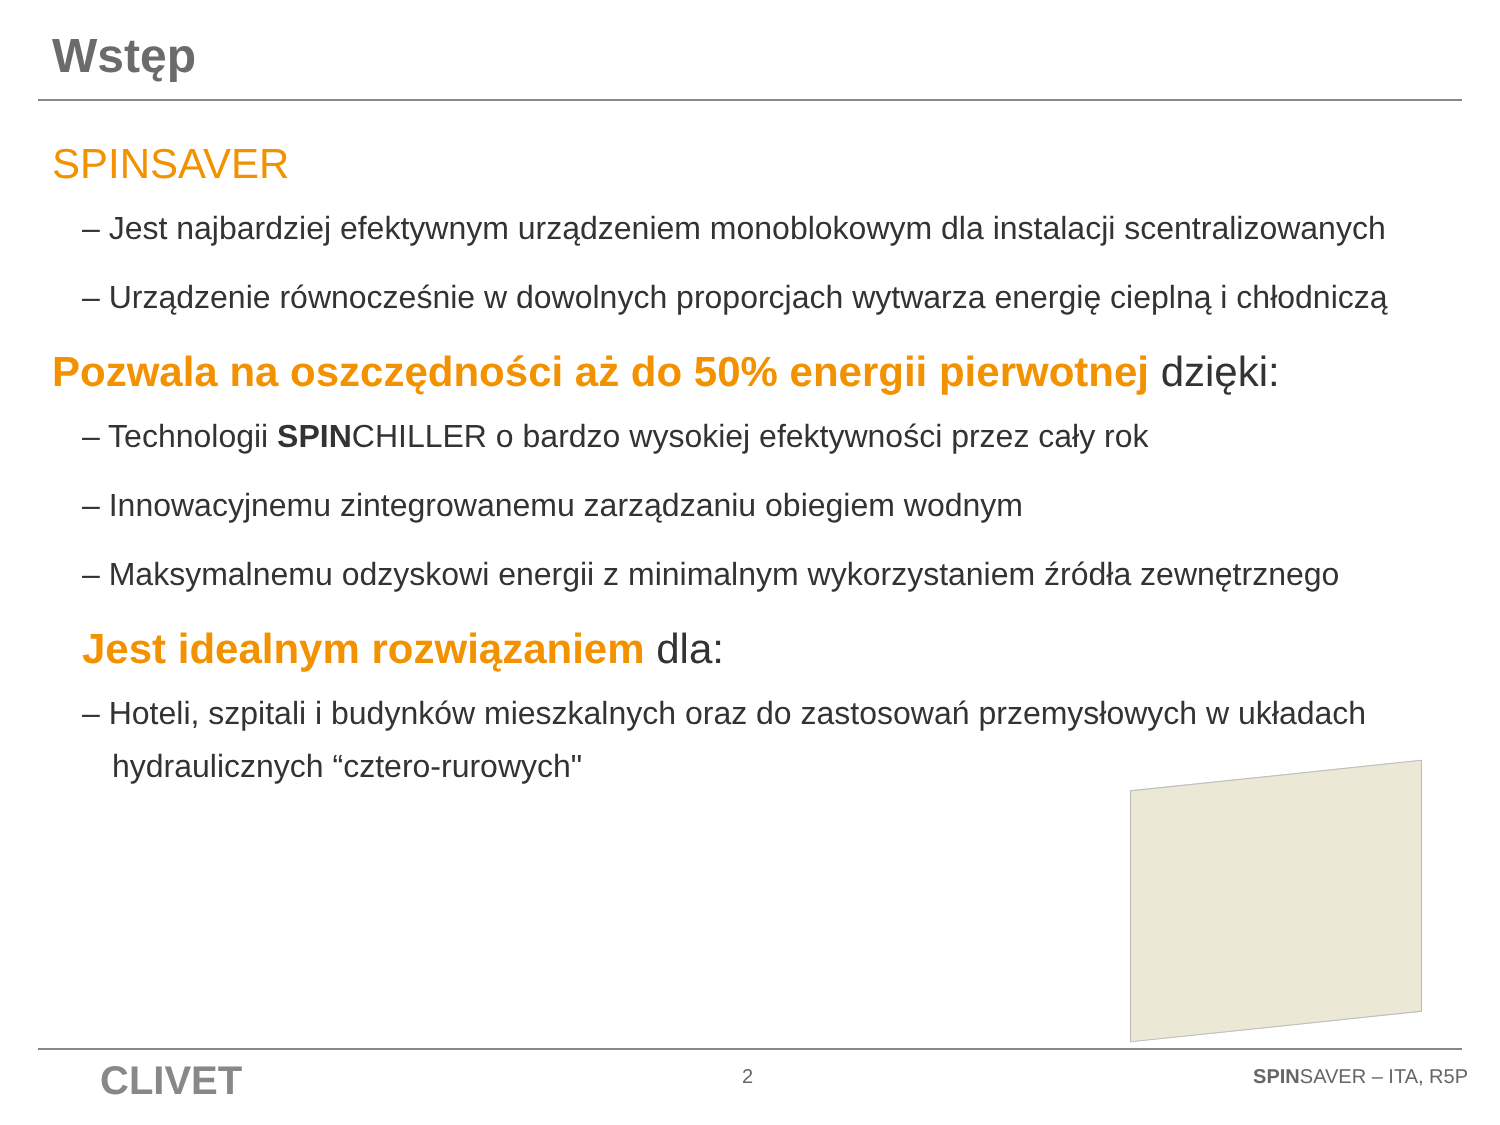Wstęp
SPINSAVER
– Jest najbardziej efektywnym urządzeniem monoblokowym dla instalacji scentralizowanych
– Urządzenie równocześnie w dowolnych proporcjach wytwarza energię cieplną i chłodniczą
Pozwala na oszczędności aż do 50% energii pierwotnej dzięki:
– Technologii SPINCHILLER o bardzo wysokiej efektywności przez cały rok
– Innowacyjnemu zintegrowanemu zarządzaniu obiegiem wodnym
– Maksymalnemu odzyskowi energii z minimalnym wykorzystaniem źródła zewnętrznego
Jest idealnym rozwiązaniem dla:
– Hoteli, szpitali i budynków mieszkalnych oraz do zastosowań przemysłowych w układach
hydraulicznych “cztero-rurowych"
CLIVET 2 SPINSAVER – ITA, R5P